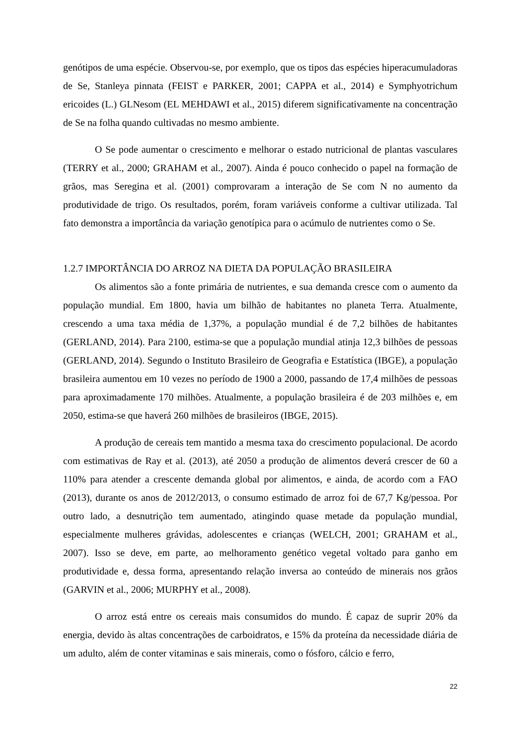genótipos de uma espécie. Observou-se, por exemplo, que os tipos das espécies hiperacumuladoras de Se, Stanleya pinnata (FEIST e PARKER, 2001; CAPPA et al., 2014) e Symphyotrichum ericoides (L.) GLNesom (EL MEHDAWI et al., 2015) diferem significativamente na concentração de Se na folha quando cultivadas no mesmo ambiente.
O Se pode aumentar o crescimento e melhorar o estado nutricional de plantas vasculares (TERRY et al., 2000; GRAHAM et al., 2007). Ainda é pouco conhecido o papel na formação de grãos, mas Seregina et al. (2001) comprovaram a interação de Se com N no aumento da produtividade de trigo. Os resultados, porém, foram variáveis conforme a cultivar utilizada. Tal fato demonstra a importância da variação genotípica para o acúmulo de nutrientes como o Se.
1.2.7 IMPORTÂNCIA DO ARROZ NA DIETA DA POPULAÇÃO BRASILEIRA
Os alimentos são a fonte primária de nutrientes, e sua demanda cresce com o aumento da população mundial. Em 1800, havia um bilhão de habitantes no planeta Terra. Atualmente, crescendo a uma taxa média de 1,37%, a população mundial é de 7,2 bilhões de habitantes (GERLAND, 2014). Para 2100, estima-se que a população mundial atinja 12,3 bilhões de pessoas (GERLAND, 2014). Segundo o Instituto Brasileiro de Geografia e Estatística (IBGE), a população brasileira aumentou em 10 vezes no período de 1900 a 2000, passando de 17,4 milhões de pessoas para aproximadamente 170 milhões. Atualmente, a população brasileira é de 203 milhões e, em 2050, estima-se que haverá 260 milhões de brasileiros (IBGE, 2015).
A produção de cereais tem mantido a mesma taxa do crescimento populacional. De acordo com estimativas de Ray et al. (2013), até 2050 a produção de alimentos deverá crescer de 60 a 110% para atender a crescente demanda global por alimentos, e ainda, de acordo com a FAO (2013), durante os anos de 2012/2013, o consumo estimado de arroz foi de 67,7 Kg/pessoa. Por outro lado, a desnutrição tem aumentado, atingindo quase metade da população mundial, especialmente mulheres grávidas, adolescentes e crianças (WELCH, 2001; GRAHAM et al., 2007). Isso se deve, em parte, ao melhoramento genético vegetal voltado para ganho em produtividade e, dessa forma, apresentando relação inversa ao conteúdo de minerais nos grãos (GARVIN et al., 2006; MURPHY et al., 2008).
O arroz está entre os cereais mais consumidos do mundo. É capaz de suprir 20% da energia, devido às altas concentrações de carboidratos, e 15% da proteína da necessidade diária de um adulto, além de conter vitaminas e sais minerais, como o fósforo, cálcio e ferro,
22